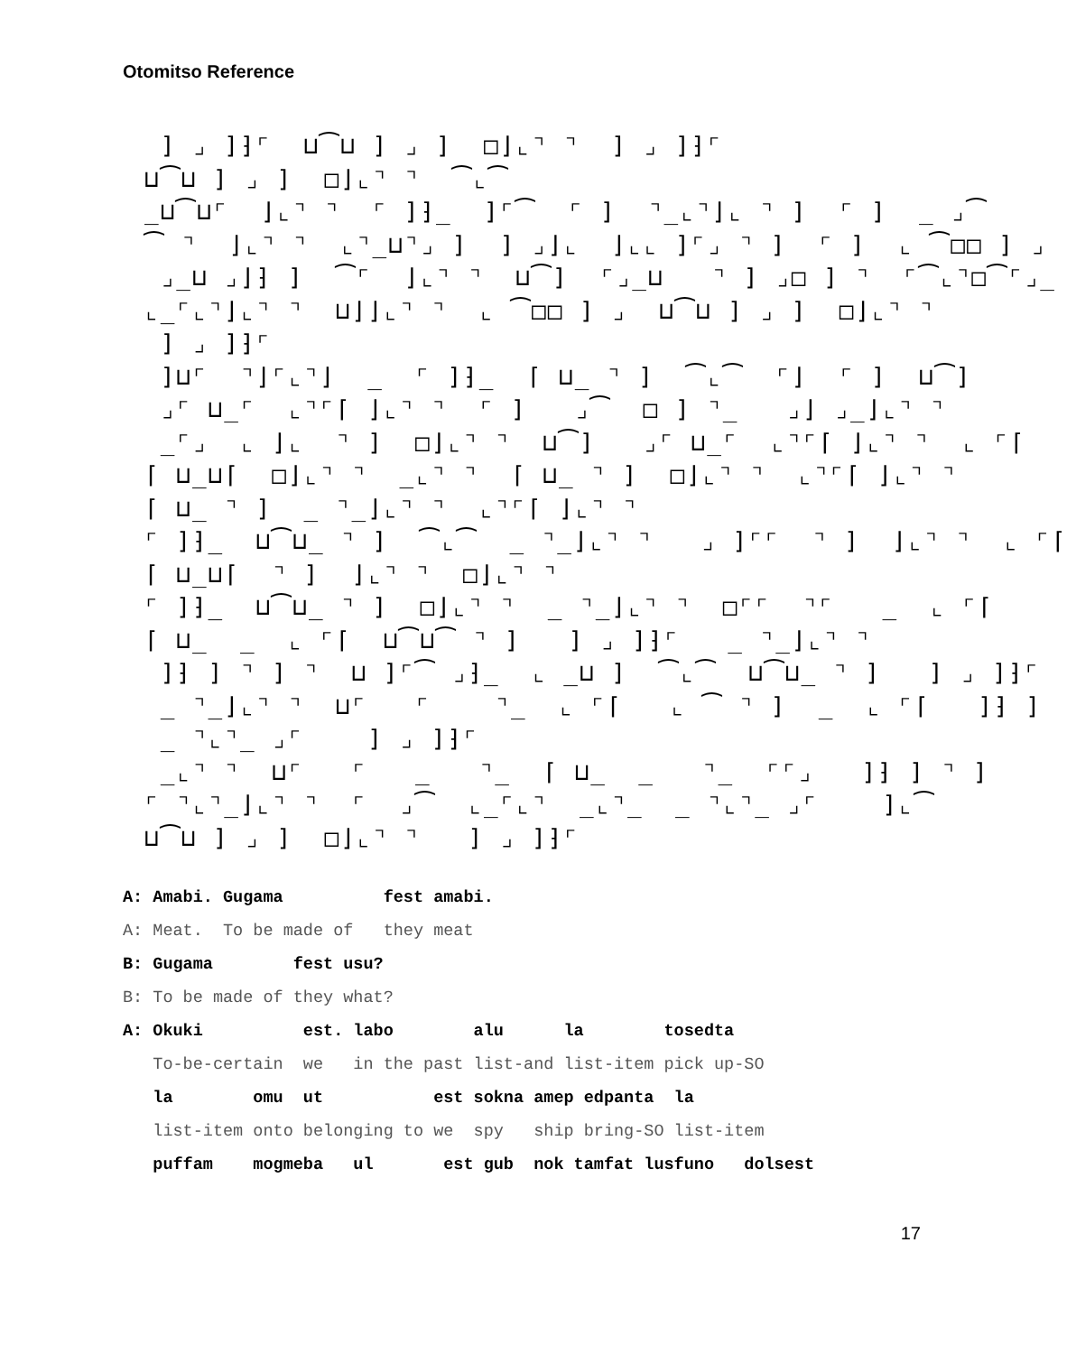Otomitso Reference
] ⌟ ]⁆⌜ ⊔⁀⊔ ] ⌟ ] □⌋⌞⌝ ⌝ ] ⌟ ]⁆⌜ ⊔⁀⊔ ] ⌟ ] □⌋⌞⌝ ⌝ ⁀⌞⁀ _⊔⁀⊔⌜ ⌋⌞⌝ ⌝ ⌜ ]⁆_ ]⌜⁀ ⌜ ] ⌝_⌞⌝⌋⌞ ⌝ ] ⌜ ] _ ⌟⁀ ⁀ ⌝ ⌋⌞⌝ ⌝ ⌞⌝_⊔⌝⌟ ] ] ⌟⌋⌞ ⌋⌞⌞ ]⌜⌟ ⌝ ] ⌜ ] ⌞ ⁀□□ ] ⌟ ⌟_⊔ ⌟⌋⁆ ] ⁀⌜ ⌋⌞⌝ ⌝ ⊔⁀] ⌜⌟_⊔ ⌝ ] ⌟□ ] ⌝ ⌜⁀⌞⌝□⁀⌜⌟_ ⌞_⌜⌞⌝⌋⌞⌝ ⌝ ⊔⌋⌋⌞⌝ ⌝ ⌞ ⁀□□ ] ⌟ ⊔⁀⊔ ] ⌟ ] □⌋⌞⌝ ⌝ ] ⌟ ]⁆⌜ ]⊔⌜ ⌝⌋⌜⌞⌝⌋ _ ⌜ ]⁆_ ⌈ ⊔_ ⌝ ] ⁀⌞⁀ ⌜⌋ ⌜ ] ⊔⁀] ⌟⌜ ⊔_⌜ ⌞⌝⌜⌈ ⌋⌞⌝ ⌝ ⌜ ] ⌟⁀ □ ] ⌝_ ⌟⌋ ⌟_⌋⌞⌝ ⌝ _⌜⌟ ⌞ ⌋⌞ ⌝ ] □⌋⌞⌝ ⌝ ⊔⁀] ⌟⌜ ⊔_⌜ ⌞⌝⌜⌈ ⌋⌞⌝ ⌝ ⌞ ⌜⌈ ⌈ ⊔_⊔⌈ □⌋⌞⌝ ⌝ _⌞⌝ ⌝ ⌈ ⊔_ ⌝ ] □⌋⌞⌝ ⌝ ⌞⌝⌜⌈ ⌋⌞⌝ ⌝ ⌈ ⊔_ ⌝ ] _ ⌝_⌋⌞⌝ ⌝ ⌞⌝⌜⌈ ⌋⌞⌝ ⌝ ⌜ ]⁆_ ⊔⁀⊔_ ⌝ ] ⁀⌞⁀ _ ⌝_⌋⌞⌝ ⌝ ⌟ ]⌜⌜ ⌝ ] ⌋⌞⌝ ⌝ ⌞ ⌜⌈ ⌈ ⊔_⊔⌈ ⌝ ] ⌋⌞⌝ ⌝ □⌋⌞⌝ ⌝ ⌜ ]⁆_ ⊔⁀⊔_ ⌝ ] □⌋⌞⌝ ⌝ _ ⌝_⌋⌞⌝ ⌝ □⌜⌜ ⌝⌜ _ ⌞ ⌜⌈ ⌈ ⊔_ _ ⌞ ⌜⌈ ⊔⁀⊔⁀ ⌝ ] ] ⌟ ]⁆⌜ _ ⌝_⌋⌞⌝ ⌝ ]⁆ ] ⌝ ] ⌝ ⊔ ]⌜⁀ ⌟⁆_ ⌞ _⊔ ] ⁀⌞⁀ ⊔⁀⊔_ ⌝ ] ] ⌟ ]⁆⌜ _ ⌝_⌋⌞⌝ ⌝ ⊔⌜ ⌜ ⌝_ ⌞ ⌜⌈ ⌞ ⁀ ⌝ ] _ ⌞ ⌜⌈ ]⁆ ] _ ⌝⌞⌝_ ⌟⌜ ] ⌟ ]⁆⌜ _⌞⌝ ⌝ ⊔⌜ ⌜ _ ⌝_ ⌈ ⊔_ _ ⌝_ ⌜⌜⌟ ]⁆ ] ⌝ ] ⌜ ⌝⌞⌝_⌋⌞⌝ ⌝ ⌜ ⌟⁀ ⌞_⌜⌞⌝ _⌞⌝_ _ ⌝⌞⌝_ ⌟⌜ ]⌞⁀ ⊔⁀⊔ ] ⌟ ] □⌋⌞⌝ ⌝ ] ⌟ ]⁆⌜
A: Amabi. Gugama fest amabi.
A: Meat. To be made of they meat
B: Gugama fest usu?
B: To be made of they what?
A: Okuki est. labo alu la tosedta
To-be-certain we in the past list-and list-item pick up-SO
la omu ut est sokna amep edpanta la
list-item onto belonging to we spy ship bring-SO list-item
puffam mogmeba ul est gub nok tamfat lusfuno dolsest
17